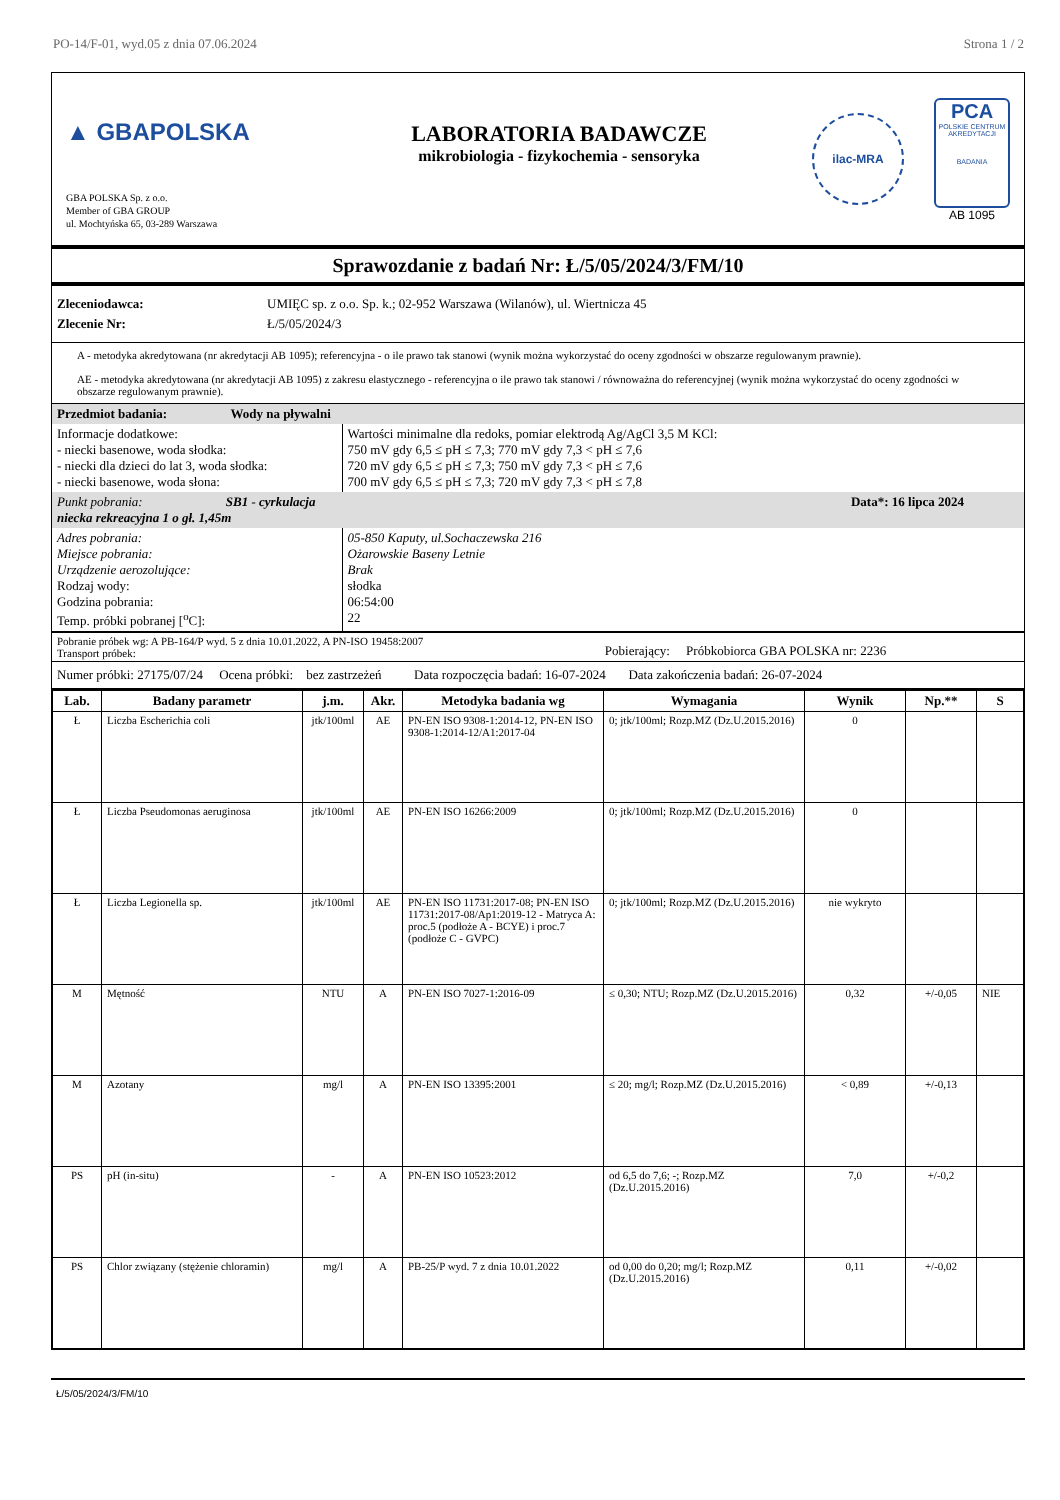PO-14/F-01, wyd.05 z dnia 07.06.2024 Strona 1 / 2
▲ GBAPOLSKA
GBA POLSKA Sp. z o.o.
Member of GBA GROUP
ul. Mochtyńska 65, 03-289 Warszawa
LABORATORIA BADAWCZE
mikrobiologia - fizykochemia - sensoryka
ilac-MRA
PCA
POLSKIE CENTRUM AKREDYTACJI
BADANIA
AB 1095
Sprawozdanie z badań Nr: Ł/5/05/2024/3/FM/10
| Zleceniodawca: | UMIĘC sp. z o.o. Sp. k.; 02-952 Warszawa (Wilanów), ul. Wiertnicza 45 |
| Zlecenie Nr: | Ł/5/05/2024/3 |
A - metodyka akredytowana (nr akredytacji AB 1095); referencyjna - o ile prawo tak stanowi (wynik można wykorzystać do oceny zgodności w obszarze regulowanym prawnie).
AE - metodyka akredytowana (nr akredytacji AB 1095) z zakresu elastycznego - referencyjna o ile prawo tak stanowi / równoważna do referencyjnej (wynik można wykorzystać do oceny zgodności w obszarze regulowanym prawnie).
| Przedmiot badania: Wody na pływalni | |
| Informacje dodatkowe: - niecki basenowe, woda słodka: - niecki dla dzieci do lat 3, woda słodka: - niecki basenowe, woda słona: | Wartości minimalne dla redoks, pomiar elektrodą Ag/AgCl 3,5 M KCl: 750 mV gdy 6,5 ≤ pH ≤ 7,3; 770 mV gdy 7,3 < pH ≤ 7,6 720 mV gdy 6,5 ≤ pH ≤ 7,3; 750 mV gdy 7,3 < pH ≤ 7,6 700 mV gdy 6,5 ≤ pH ≤ 7,3; 720 mV gdy 7,3 < pH ≤ 7,8 |
| Punkt pobrania: SB1 - cyrkulacja niecka rekreacyjna 1 o gł. 1,45m | Data*: 16 lipca 2024 |
| Adres pobrania: Miejsce pobrania: Urządzenie aerozolujące: Rodzaj wody: Godzina pobrania: Temp. próbki pobranej [<sup>o</sup>C]: | 05-850 Kaputy, ul.Sochaczewska 216 Ożarowskie Baseny Letnie Brak słodka 06:54:00 22 |
| Pobranie próbek wg: A PB-164/P wyd. 5 z dnia 10.01.2022, A PN-ISO 19458:2007 Transport próbek: | Pobierający: Próbkobiorca GBA POLSKA nr: 2236 |
Numer próbki: 27175/07/24 Ocena próbki: bez zastrzeżeń Data rozpoczęcia badań: 16-07-2024 Data zakończenia badań: 26-07-2024
| Lab. | Badany parametr | j.m. | Akr. | Metodyka badania wg | Wymagania | Wynik | Np.** | S |
| --- | --- | --- | --- | --- | --- | --- | --- | --- |
| Ł | Liczba Escherichia coli | jtk/100ml | AE | PN-EN ISO 9308-1:2014-12, PN-EN ISO 9308-1:2014-12/A1:2017-04 | 0; jtk/100ml; Rozp.MZ (Dz.U.2015.2016) | 0 | | |
| Ł | Liczba Pseudomonas aeruginosa | jtk/100ml | AE | PN-EN ISO 16266:2009 | 0; jtk/100ml; Rozp.MZ (Dz.U.2015.2016) | 0 | | |
| Ł | Liczba Legionella sp. | jtk/100ml | AE | PN-EN ISO 11731:2017-08; PN-EN ISO 11731:2017-08/Ap1:2019-12 - Matryca A: proc.5 (podłoże A - BCYE) i proc.7 (podłoże C - GVPC) | 0; jtk/100ml; Rozp.MZ (Dz.U.2015.2016) | nie wykryto | | |
| M | Mętność | NTU | A | PN-EN ISO 7027-1:2016-09 | ≤ 0,30; NTU; Rozp.MZ (Dz.U.2015.2016) | 0,32 | +/-0,05 | NIE |
| M | Azotany | mg/l | A | PN-EN ISO 13395:2001 | ≤ 20; mg/l; Rozp.MZ (Dz.U.2015.2016) | < 0,89 | +/-0,13 | |
| PS | pH (in-situ) | - | A | PN-EN ISO 10523:2012 | od 6,5 do 7,6; -; Rozp.MZ (Dz.U.2015.2016) | 7,0 | +/-0,2 | |
| PS | Chlor związany (stężenie chloramin) | mg/l | A | PB-25/P wyd. 7 z dnia 10.01.2022 | od 0,00 do 0,20; mg/l; Rozp.MZ (Dz.U.2015.2016) | 0,11 | +/-0,02 | |
Ł/5/05/2024/3/FM/10